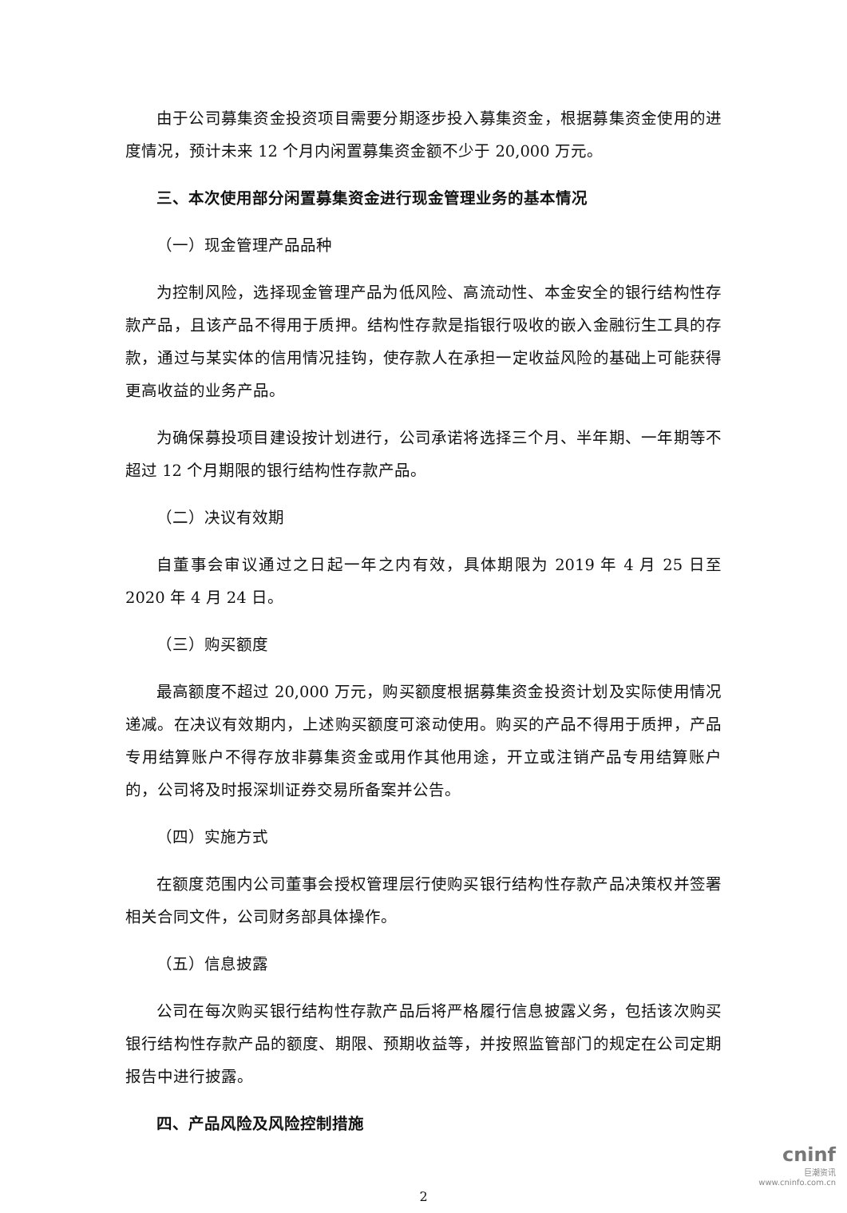由于公司募集资金投资项目需要分期逐步投入募集资金，根据募集资金使用的进度情况，预计未来 12 个月内闲置募集资金额不少于 20,000 万元。
三、本次使用部分闲置募集资金进行现金管理业务的基本情况
（一）现金管理产品品种
为控制风险，选择现金管理产品为低风险、高流动性、本金安全的银行结构性存款产品，且该产品不得用于质押。结构性存款是指银行吸收的嵌入金融衍生工具的存款，通过与某实体的信用情况挂钩，使存款人在承担一定收益风险的基础上可能获得更高收益的业务产品。
为确保募投项目建设按计划进行，公司承诺将选择三个月、半年期、一年期等不超过 12 个月期限的银行结构性存款产品。
（二）决议有效期
自董事会审议通过之日起一年之内有效，具体期限为 2019 年 4 月 25 日至 2020 年 4 月 24 日。
（三）购买额度
最高额度不超过 20,000 万元，购买额度根据募集资金投资计划及实际使用情况递减。在决议有效期内，上述购买额度可滚动使用。购买的产品不得用于质押，产品专用结算账户不得存放非募集资金或用作其他用途，开立或注销产品专用结算账户的，公司将及时报深圳证券交易所备案并公告。
（四）实施方式
在额度范围内公司董事会授权管理层行使购买银行结构性存款产品决策权并签署相关合同文件，公司财务部具体操作。
（五）信息披露
公司在每次购买银行结构性存款产品后将严格履行信息披露义务，包括该次购买银行结构性存款产品的额度、期限、预期收益等，并按照监管部门的规定在公司定期报告中进行披露。
四、产品风险及风险控制措施
2
cninf
巨潮资讯
www.cninfo.com.cn